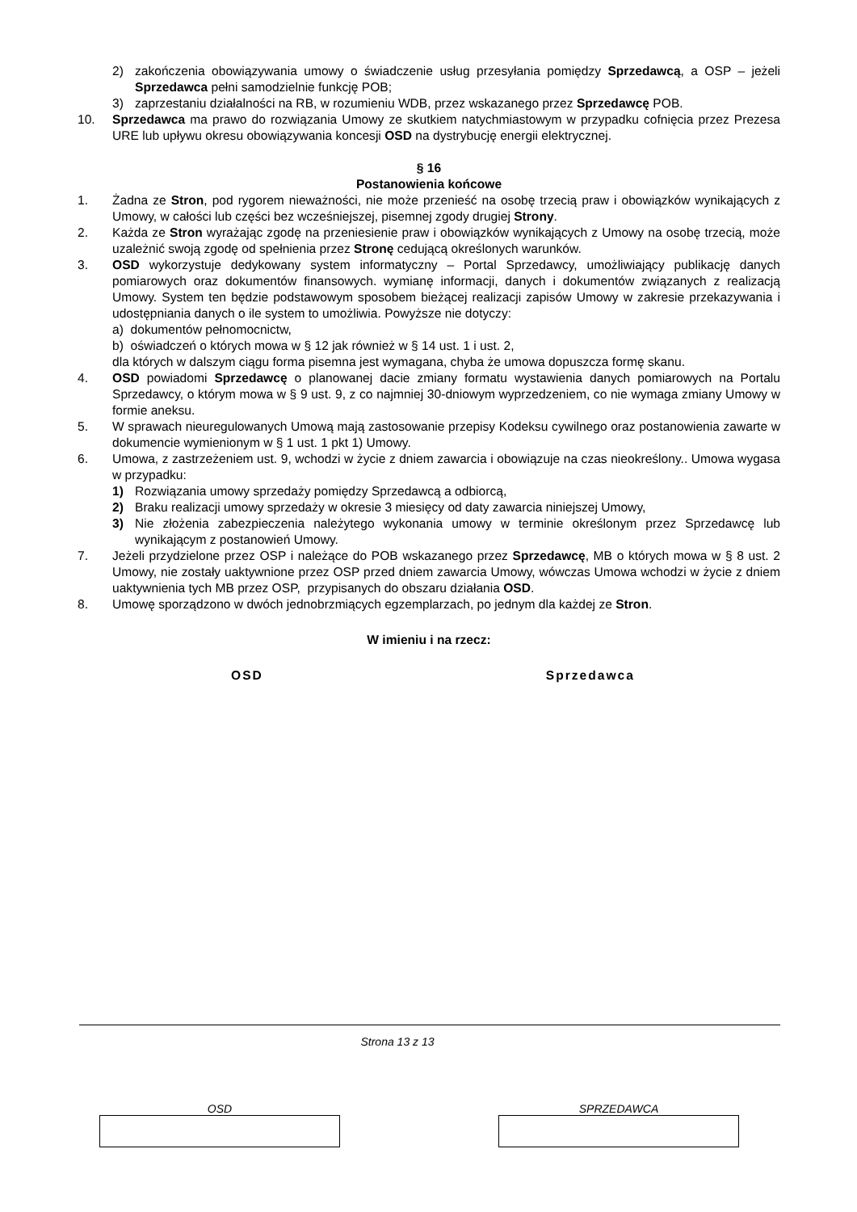2) zakończenia obowiązywania umowy o świadczenie usług przesyłania pomiędzy Sprzedawcą, a OSP – jeżeli Sprzedawca pełni samodzielnie funkcję POB;
3) zaprzestaniu działalności na RB, w rozumieniu WDB, przez wskazanego przez Sprzedawcę POB.
10. Sprzedawca ma prawo do rozwiązania Umowy ze skutkiem natychmiastowym w przypadku cofnięcia przez Prezesa URE lub upływu okresu obowiązywania koncesji OSD na dystrybucję energii elektrycznej.
§ 16
Postanowienia końcowe
1. Żadna ze Stron, pod rygorem nieważności, nie może przenieść na osobę trzecią praw i obowiązków wynikających z Umowy, w całości lub części bez wcześniejszej, pisemnej zgody drugiej Strony.
2. Każda ze Stron wyrażając zgodę na przeniesienie praw i obowiązków wynikających z Umowy na osobę trzecią, może uzależnić swoją zgodę od spełnienia przez Stronę cedującą określonych warunków.
3. OSD wykorzystuje dedykowany system informatyczny – Portal Sprzedawcy, umożliwiający publikację danych pomiarowych oraz dokumentów finansowych. wymianę informacji, danych i dokumentów związanych z realizacją Umowy. System ten będzie podstawowym sposobem bieżącej realizacji zapisów Umowy w zakresie przekazywania i udostępniania danych o ile system to umożliwia. Powyższe nie dotyczy:
a) dokumentów pełnomocnictw,
b) oświadczeń o których mowa w § 12 jak również w § 14 ust. 1 i ust. 2,
dla których w dalszym ciągu forma pisemna jest wymagana, chyba że umowa dopuszcza formę skanu.
4. OSD powiadomi Sprzedawcę o planowanej dacie zmiany formatu wystawienia danych pomiarowych na Portalu Sprzedawcy, o którym mowa w § 9 ust. 9, z co najmniej 30-dniowym wyprzedzeniem, co nie wymaga zmiany Umowy w formie aneksu.
5. W sprawach nieuregulowanych Umową mają zastosowanie przepisy Kodeksu cywilnego oraz postanowienia zawarte w dokumencie wymienionym w § 1 ust. 1 pkt 1) Umowy.
6. Umowa, z zastrzeżeniem ust. 9, wchodzi w życie z dniem zawarcia i obowiązuje na czas nieokreślony.. Umowa wygasa w przypadku:
1) Rozwiązania umowy sprzedaży pomiędzy Sprzedawcą a odbiorcą,
2) Braku realizacji umowy sprzedaży w okresie 3 miesięcy od daty zawarcia niniejszej Umowy,
3) Nie złożenia zabezpieczenia należytego wykonania umowy w terminie określonym przez Sprzedawcę lub wynikającym z postanowień Umowy.
7. Jeżeli przydzielone przez OSP i należące do POB wskazanego przez Sprzedawcę, MB o których mowa w § 8 ust. 2 Umowy, nie zostały uaktywnione przez OSP przed dniem zawarcia Umowy, wówczas Umowa wchodzi w życie z dniem uaktywnienia tych MB przez OSP, przypisanych do obszaru działania OSD.
8. Umowę sporządzono w dwóch jednobrzmiących egzemplarzach, po jednym dla każdej ze Stron.
W imieniu i na rzecz:
OSD Sprzedawca
Strona 13 z 13
OSD SPRZEDAWCA